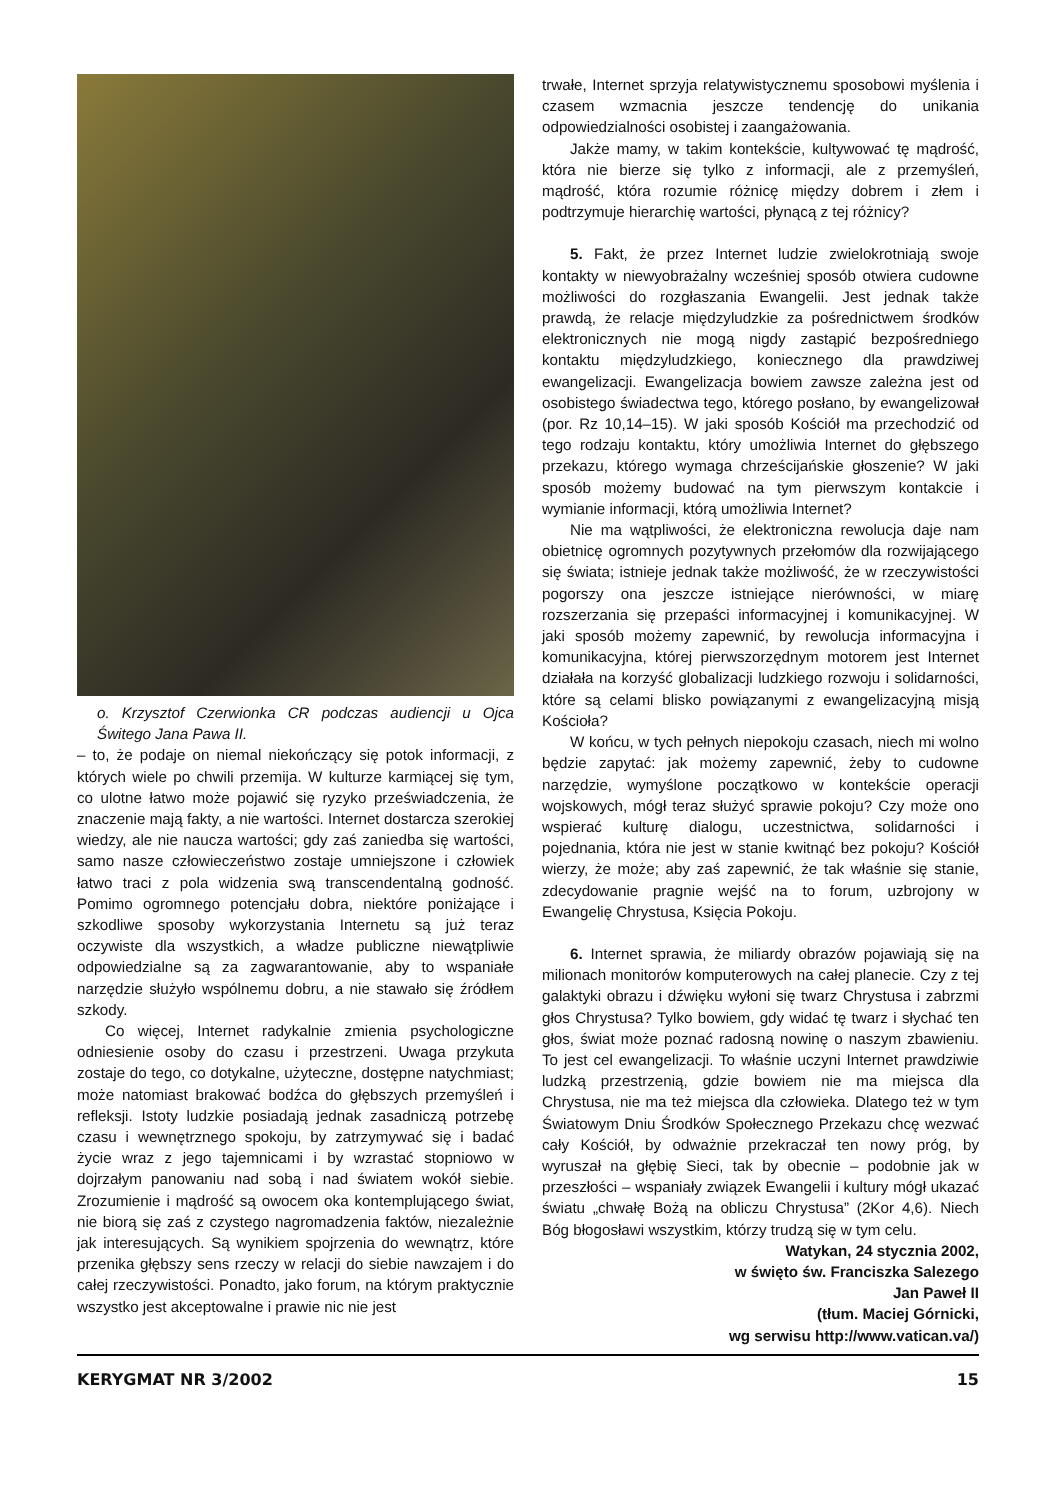o. Krzysztof Czerwionka CR podczas audiencji u Ojca Świtego Jana Pawa II.
– to, że podaje on niemal niekończący się potok informacji, z których wiele po chwili przemija. W kulturze karmiącej się tym, co ulotne łatwo może pojawić się ryzyko przeświadczenia, że znaczenie mają fakty, a nie wartości. Internet dostarcza szerokiej wiedzy, ale nie naucza wartości; gdy zaś zaniedba się wartości, samo nasze człowieczeństwo zostaje umniejszone i człowiek łatwo traci z pola widzenia swą transcendentalną godność. Pomimo ogromnego potencjału dobra, niektóre poniżające i szkodliwe sposoby wykorzystania Internetu są już teraz oczywiste dla wszystkich, a władze publiczne niewątpliwie odpowiedzialne są za zagwarantowanie, aby to wspaniałe narzędzie służyło wspólnemu dobru, a nie stawało się źródłem szkody.
Co więcej, Internet radykalnie zmienia psychologiczne odniesienie osoby do czasu i przestrzeni. Uwaga przykuta zostaje do tego, co dotykalne, użyteczne, dostępne natychmiast; może natomiast brakować bodźca do głębszych przemyśleń i refleksji. Istoty ludzkie posiadają jednak zasadniczą potrzebę czasu i wewnętrznego spokoju, by zatrzymywać się i badać życie wraz z jego tajemnicami i by wzrastać stopniowo w dojrzałym panowaniu nad sobą i nad światem wokół siebie. Zrozumienie i mądrość są owocem oka kontemplującego świat, nie biorą się zaś z czystego nagromadzenia faktów, niezależnie jak interesujących. Są wynikiem spojrzenia do wewnątrz, które przenika głębszy sens rzeczy w relacji do siebie nawzajem i do całej rzeczywistości. Ponadto, jako forum, na którym praktycznie wszystko jest akceptowalne i prawie nic nie jest
trwałe, Internet sprzyja relatywistycznemu sposobowi myślenia i czasem wzmacnia jeszcze tendencję do unikania odpowiedzialności osobistej i zaangażowania.
Jakże mamy, w takim kontekście, kultywować tę mądrość, która nie bierze się tylko z informacji, ale z przemyśleń, mądrość, która rozumie różnicę między dobrem i złem i podtrzymuje hierarchię wartości, płynącą z tej różnicy?
5. Fakt, że przez Internet ludzie zwielokrotniają swoje kontakty w niewyobrażalny wcześniej sposób otwiera cudowne możliwości do rozgłaszania Ewangelii. Jest jednak także prawdą, że relacje międzyludzkie za pośrednictwem środków elektronicznych nie mogą nigdy zastąpić bezpośredniego kontaktu międzyludzkiego, koniecznego dla prawdziwej ewangelizacji. Ewangelizacja bowiem zawsze zależna jest od osobistego świadectwa tego, którego posłano, by ewangelizował (por. Rz 10,14–15). W jaki sposób Kościół ma przechodzić od tego rodzaju kontaktu, który umożliwia Internet do głębszego przekazu, którego wymaga chrześcijańskie głoszenie? W jaki sposób możemy budować na tym pierwszym kontakcie i wymianie informacji, którą umożliwia Internet?
Nie ma wątpliwości, że elektroniczna rewolucja daje nam obietnicę ogromnych pozytywnych przełomów dla rozwijającego się świata; istnieje jednak także możliwość, że w rzeczywistości pogorszy ona jeszcze istniejące nierówności, w miarę rozszerzania się przepaści informacyjnej i komunikacyjnej. W jaki sposób możemy zapewnić, by rewolucja informacyjna i komunikacyjna, której pierwszorzędnym motorem jest Internet działała na korzyść globalizacji ludzkiego rozwoju i solidarności, które są celami blisko powiązanymi z ewangelizacyjną misją Kościoła?
W końcu, w tych pełnych niepokoju czasach, niech mi wolno będzie zapytać: jak możemy zapewnić, żeby to cudowne narzędzie, wymyślone początkowo w kontekście operacji wojskowych, mógł teraz służyć sprawie pokoju? Czy może ono wspierać kulturę dialogu, uczestnictwa, solidarności i pojednania, która nie jest w stanie kwitnąć bez pokoju? Kościół wierzy, że może; aby zaś zapewnić, że tak właśnie się stanie, zdecydowanie pragnie wejść na to forum, uzbrojony w Ewangelię Chrystusa, Księcia Pokoju.
6. Internet sprawia, że miliardy obrazów pojawiają się na milionach monitorów komputerowych na całej planecie. Czy z tej galaktyki obrazu i dźwięku wyłoni się twarz Chrystusa i zabrzmi głos Chrystusa? Tylko bowiem, gdy widać tę twarz i słychać ten głos, świat może poznać radosną nowinę o naszym zbawieniu. To jest cel ewangelizacji. To właśnie uczyni Internet prawdziwie ludzką przestrzenią, gdzie bowiem nie ma miejsca dla Chrystusa, nie ma też miejsca dla człowieka. Dlatego też w tym Światowym Dniu Środków Społecznego Przekazu chcę wezwać cały Kościół, by odważnie przekraczał ten nowy próg, by wyruszał na głębię Sieci, tak by obecnie – podobnie jak w przeszłości – wspaniały związek Ewangelii i kultury mógł ukazać światu „chwałę Bożą na obliczu Chrystusa” (2Kor 4,6). Niech Bóg błogosławi wszystkim, którzy trudzą się w tym celu.
Watykan, 24 stycznia 2002,
w święto św. Franciszka Salezego
Jan Paweł II
(tłum. Maciej Górnicki,
wg serwisu http://www.vatican.va/)
KERYGMAT NR 3/2002 15